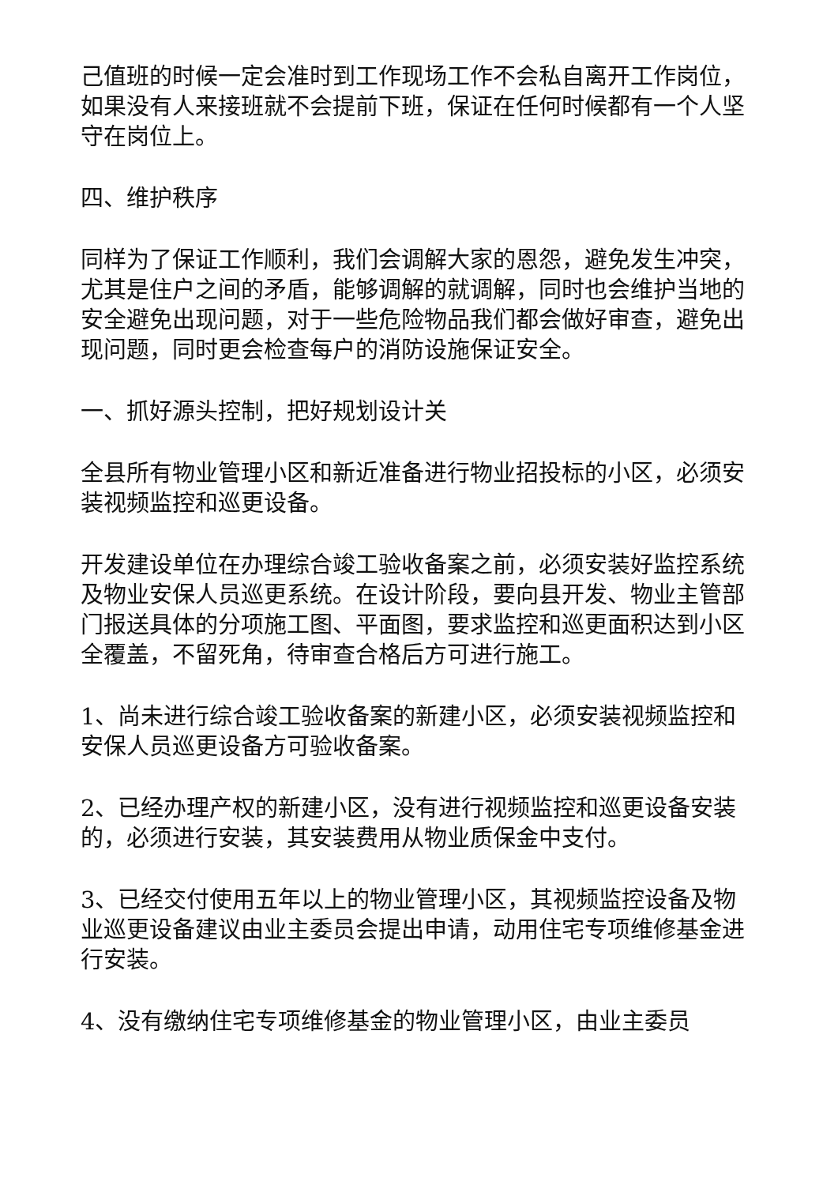己值班的时候一定会准时到工作现场工作不会私自离开工作岗位，如果没有人来接班就不会提前下班，保证在任何时候都有一个人坚守在岗位上。
四、维护秩序
同样为了保证工作顺利，我们会调解大家的恩怨，避免发生冲突，尤其是住户之间的矛盾，能够调解的就调解，同时也会维护当地的安全避免出现问题，对于一些危险物品我们都会做好审查，避免出现问题，同时更会检查每户的消防设施保证安全。
一、抓好源头控制，把好规划设计关
全县所有物业管理小区和新近准备进行物业招投标的小区，必须安装视频监控和巡更设备。
开发建设单位在办理综合竣工验收备案之前，必须安装好监控系统及物业安保人员巡更系统。在设计阶段，要向县开发、物业主管部门报送具体的分项施工图、平面图，要求监控和巡更面积达到小区全覆盖，不留死角，待审查合格后方可进行施工。
1、尚未进行综合竣工验收备案的新建小区，必须安装视频监控和安保人员巡更设备方可验收备案。
2、已经办理产权的新建小区，没有进行视频监控和巡更设备安装的，必须进行安装，其安装费用从物业质保金中支付。
3、已经交付使用五年以上的物业管理小区，其视频监控设备及物业巡更设备建议由业主委员会提出申请，动用住宅专项维修基金进行安装。
4、没有缴纳住宅专项维修基金的物业管理小区，由业主委员